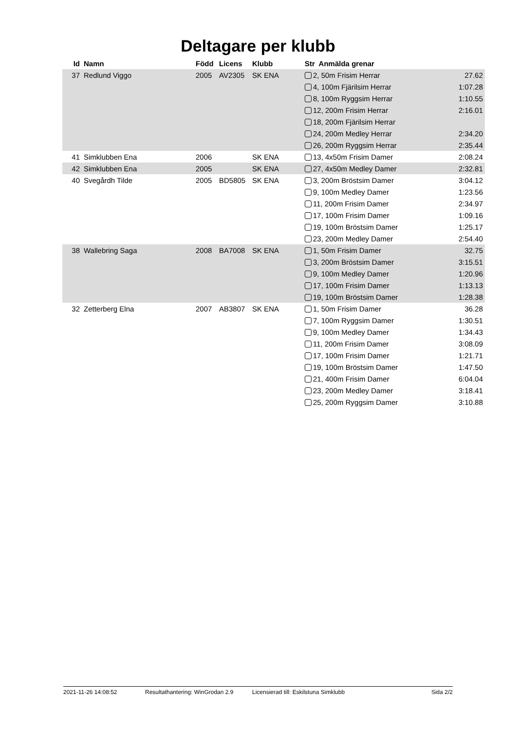Deltagare per klubb
| Id | Namn | Född | Licens | Klubb | Str Anmälda grenar | |
| --- | --- | --- | --- | --- | --- | --- |
| 37 | Redlund Viggo | 2005 | AV2305 | SK ENA | 2, 50m Frisim Herrar | 27.62 |
| | | | | | 4, 100m Fjärilsim Herrar | 1:07.28 |
| | | | | | 8, 100m Ryggsim Herrar | 1:10.55 |
| | | | | | 12, 200m Frisim Herrar | 2:16.01 |
| | | | | | 18, 200m Fjärilsim Herrar | |
| | | | | | 24, 200m Medley Herrar | 2:34.20 |
| | | | | | 26, 200m Ryggsim Herrar | 2:35.44 |
| 41 | Simklubben Ena | 2006 | | SK ENA | 13, 4x50m Frisim Damer | 2:08.24 |
| 42 | Simklubben Ena | 2005 | | SK ENA | 27, 4x50m Medley Damer | 2:32.81 |
| 40 | Svegårdh Tilde | 2005 | BD5805 | SK ENA | 3, 200m Bröstsim Damer | 3:04.12 |
| | | | | | 9, 100m Medley Damer | 1:23.56 |
| | | | | | 11, 200m Frisim Damer | 2:34.97 |
| | | | | | 17, 100m Frisim Damer | 1:09.16 |
| | | | | | 19, 100m Bröstsim Damer | 1:25.17 |
| | | | | | 23, 200m Medley Damer | 2:54.40 |
| 38 | Wallebring Saga | 2008 | BA7008 | SK ENA | 1, 50m Frisim Damer | 32.75 |
| | | | | | 3, 200m Bröstsim Damer | 3:15.51 |
| | | | | | 9, 100m Medley Damer | 1:20.96 |
| | | | | | 17, 100m Frisim Damer | 1:13.13 |
| | | | | | 19, 100m Bröstsim Damer | 1:28.38 |
| 32 | Zetterberg Elna | 2007 | AB3807 | SK ENA | 1, 50m Frisim Damer | 36.28 |
| | | | | | 7, 100m Ryggsim Damer | 1:30.51 |
| | | | | | 9, 100m Medley Damer | 1:34.43 |
| | | | | | 11, 200m Frisim Damer | 3:08.09 |
| | | | | | 17, 100m Frisim Damer | 1:21.71 |
| | | | | | 19, 100m Bröstsim Damer | 1:47.50 |
| | | | | | 21, 400m Frisim Damer | 6:04.04 |
| | | | | | 23, 200m Medley Damer | 3:18.41 |
| | | | | | 25, 200m Ryggsim Damer | 3:10.88 |
2021-11-26 14:08:52 Resultathantering: WinGrodan 2.9 Licensierad till: Eskilstuna Simklubb Sida 2/2